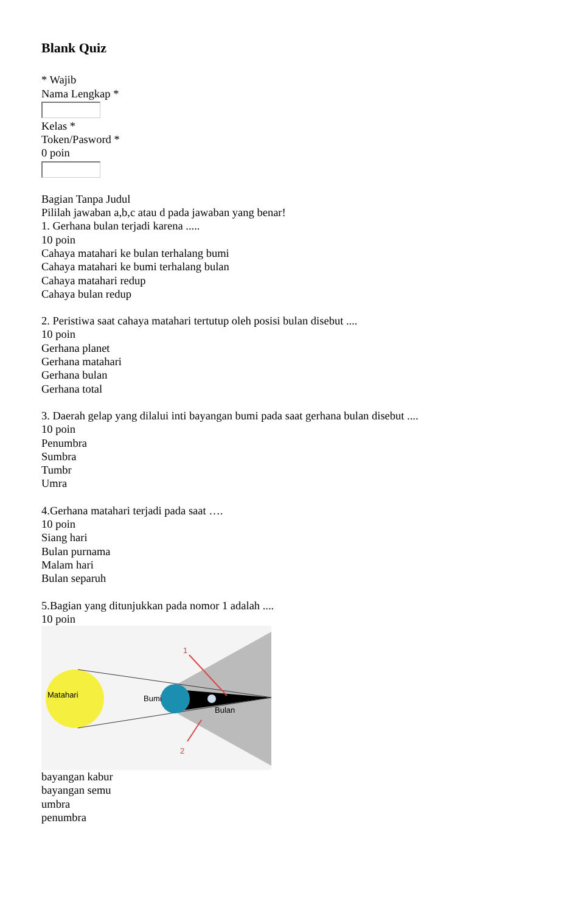Blank Quiz
* Wajib
Nama Lengkap *
Kelas *
Token/Pasword *
0 poin
Bagian Tanpa Judul
Pililah jawaban a,b,c atau d pada jawaban yang benar!
1. Gerhana bulan terjadi karena .....
10 poin
Cahaya matahari ke bulan terhalang bumi
Cahaya matahari ke bumi terhalang bulan
Cahaya matahari redup
Cahaya bulan redup
2. Peristiwa saat cahaya matahari tertutup oleh posisi bulan disebut ....
10 poin
Gerhana planet
Gerhana matahari
Gerhana bulan
Gerhana total
3. Daerah gelap yang dilalui inti bayangan bumi pada saat gerhana bulan disebut ....
10 poin
Penumbra
Sumbra
Tumbr
Umra
4.Gerhana matahari terjadi pada saat ….
10 poin
Siang hari
Bulan purnama
Malam hari
Bulan separuh
5.Bagian yang ditunjukkan pada nomor 1 adalah ....
10 poin
Matahari
Bumi
Bulan
1
2
bayangan kabur
bayangan semu
umbra
penumbra